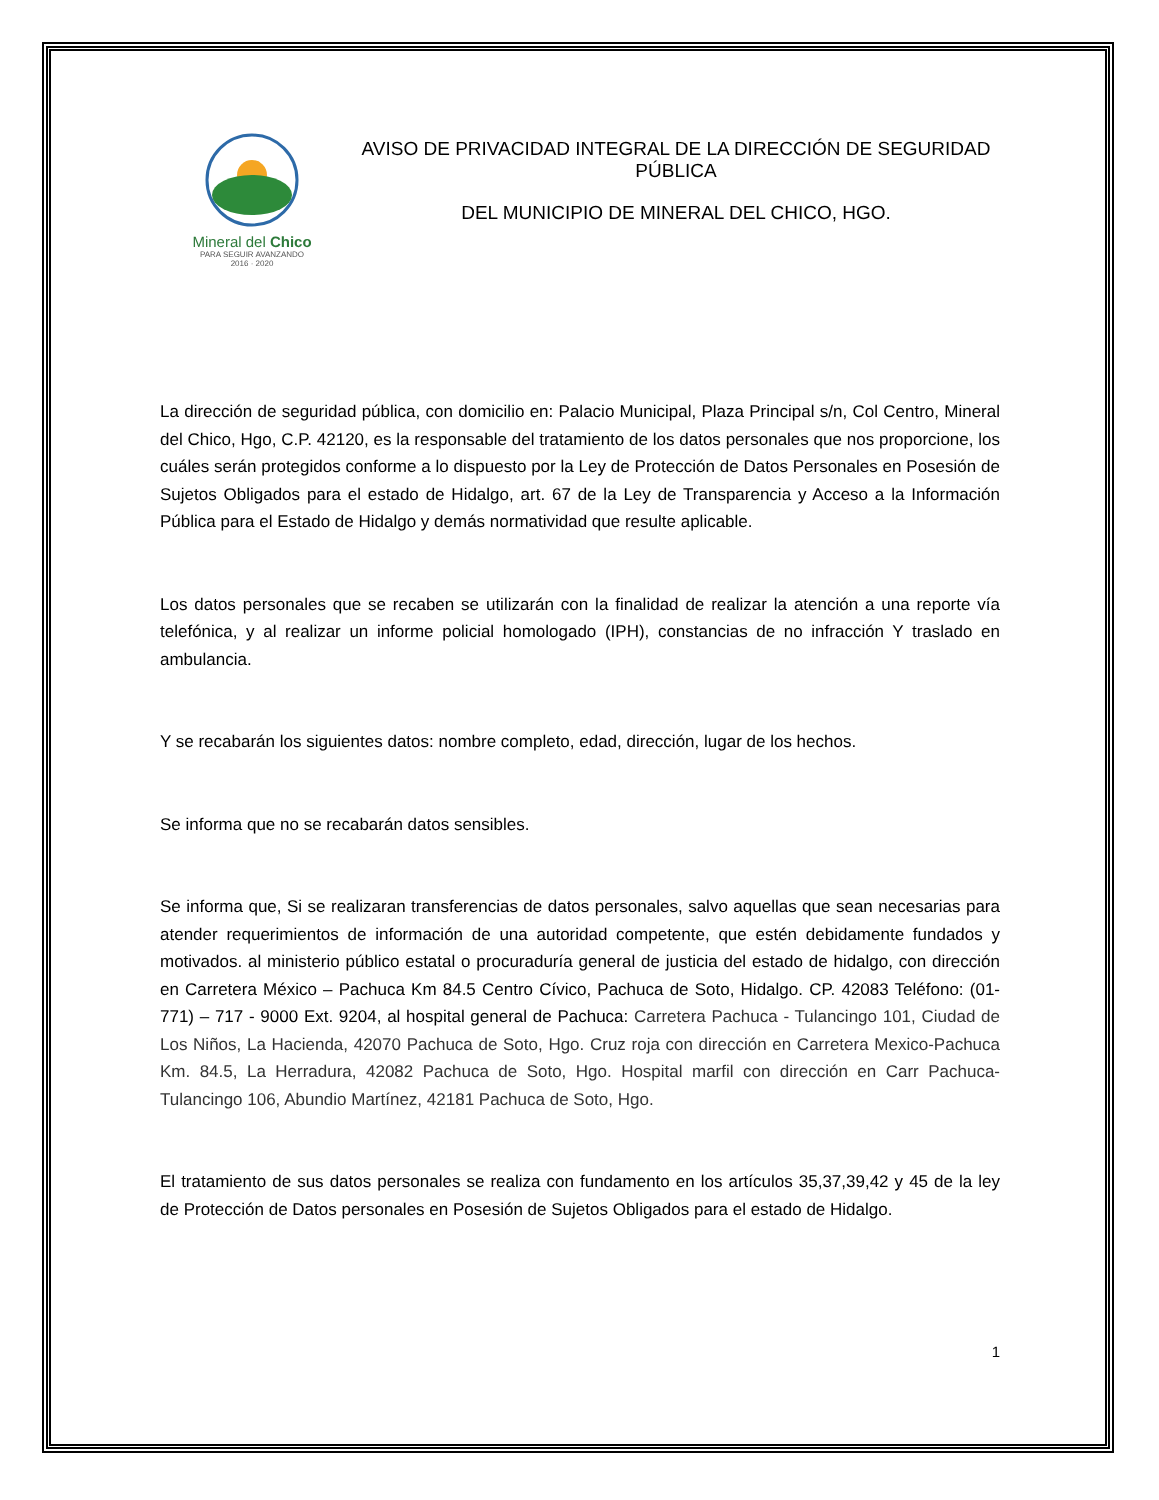Mineral del Chico
PARA SEGUIR AVANZANDO
2016 · 2020
AVISO DE PRIVACIDAD INTEGRAL DE LA DIRECCIÓN DE SEGURIDAD PÚBLICA
DEL MUNICIPIO DE MINERAL DEL CHICO, HGO.
La dirección de seguridad pública, con domicilio en: Palacio Municipal, Plaza Principal s/n, Col Centro, Mineral del Chico, Hgo, C.P. 42120, es la responsable del tratamiento de los datos personales que nos proporcione, los cuáles serán protegidos conforme a lo dispuesto por la Ley de Protección de Datos Personales en Posesión de Sujetos Obligados para el estado de Hidalgo, art. 67 de la Ley de Transparencia y Acceso a la Información Pública para el Estado de Hidalgo y demás normatividad que resulte aplicable.
Los datos personales que se recaben se utilizarán con la finalidad de realizar la atención a una reporte vía telefónica, y al realizar un informe policial homologado (IPH), constancias de no infracción Y traslado en ambulancia.
Y se recabarán los siguientes datos: nombre completo, edad, dirección, lugar de los hechos.
Se informa que no se recabarán datos sensibles.
Se informa que, Si se realizaran transferencias de datos personales, salvo aquellas que sean necesarias para atender requerimientos de información de una autoridad competente, que estén debidamente fundados y motivados. al ministerio público estatal o procuraduría general de justicia del estado de hidalgo, con dirección en Carretera México – Pachuca Km 84.5 Centro Cívico, Pachuca de Soto, Hidalgo. CP. 42083 Teléfono: (01-771) – 717 - 9000 Ext. 9204, al hospital general de Pachuca: Carretera Pachuca - Tulancingo 101, Ciudad de Los Niños, La Hacienda, 42070 Pachuca de Soto, Hgo. Cruz roja con dirección en Carretera Mexico-Pachuca Km. 84.5, La Herradura, 42082 Pachuca de Soto, Hgo. Hospital marfil con dirección en Carr Pachuca-Tulancingo 106, Abundio Martínez, 42181 Pachuca de Soto, Hgo.
El tratamiento de sus datos personales se realiza con fundamento en los artículos 35,37,39,42 y 45 de la ley de Protección de Datos personales en Posesión de Sujetos Obligados para el estado de Hidalgo.
1